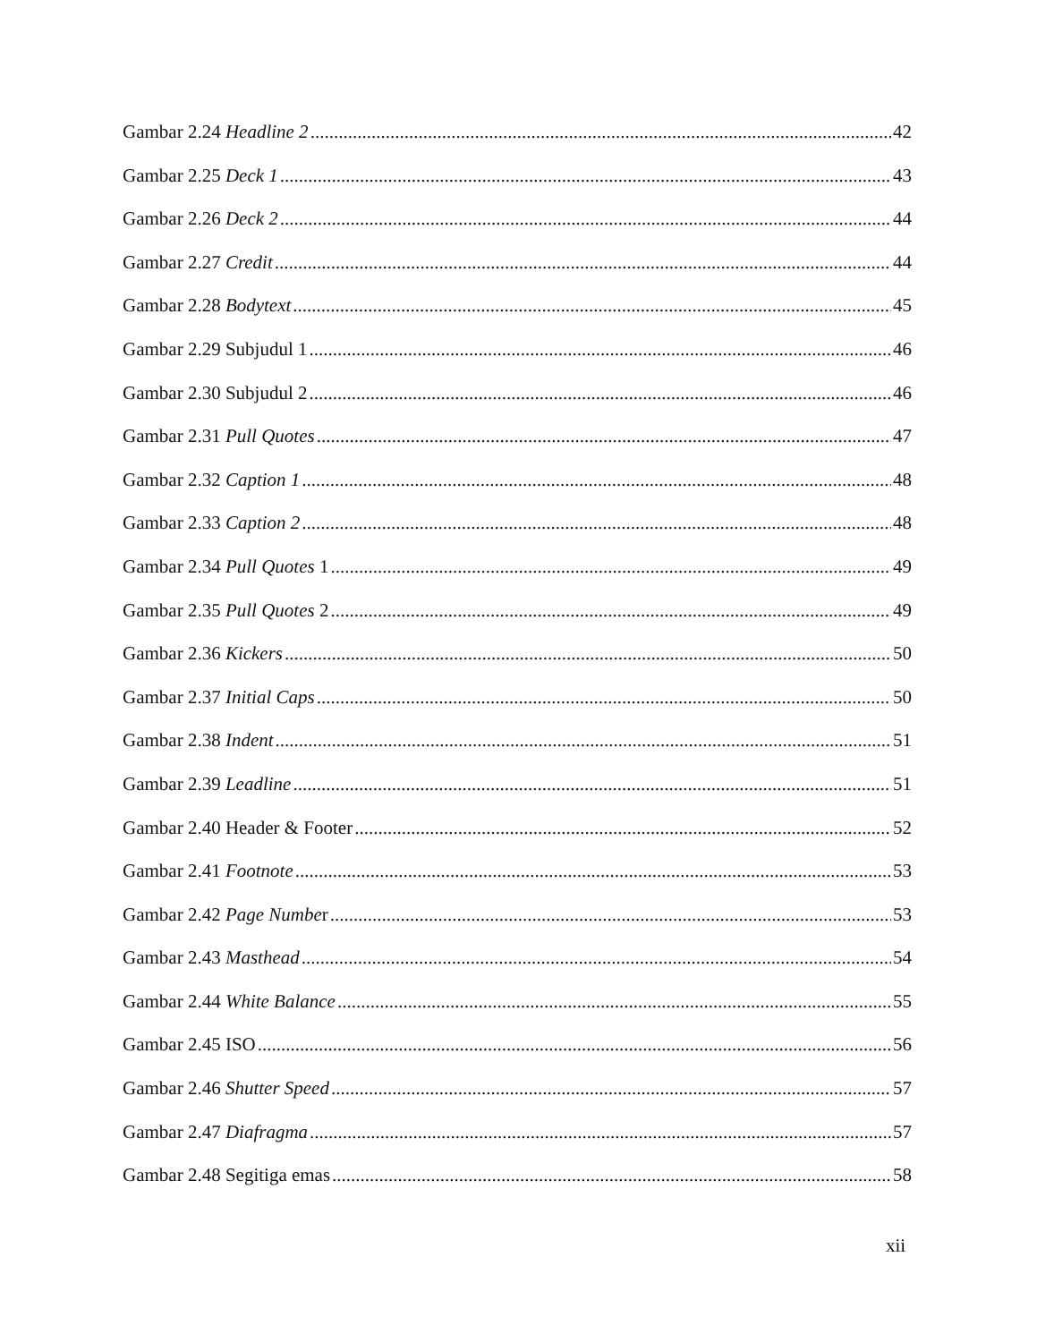Gambar 2.24 Headline 2 42
Gambar 2.25 Deck 1 43
Gambar 2.26 Deck 2 44
Gambar 2.27 Credit 44
Gambar 2.28 Bodytext 45
Gambar 2.29 Subjudul 1 46
Gambar 2.30 Subjudul 2 46
Gambar 2.31 Pull Quotes 47
Gambar 2.32 Caption 1 48
Gambar 2.33 Caption 2 48
Gambar 2.34 Pull Quotes 1 49
Gambar 2.35 Pull Quotes 2 49
Gambar 2.36 Kickers 50
Gambar 2.37 Initial Caps 50
Gambar 2.38 Indent 51
Gambar 2.39 Leadline 51
Gambar 2.40 Header & Footer 52
Gambar 2.41 Footnote 53
Gambar 2.42 Page Number 53
Gambar 2.43 Masthead 54
Gambar 2.44 White Balance 55
Gambar 2.45 ISO 56
Gambar 2.46 Shutter Speed 57
Gambar 2.47 Diafragma 57
Gambar 2.48 Segitiga emas 58
xii